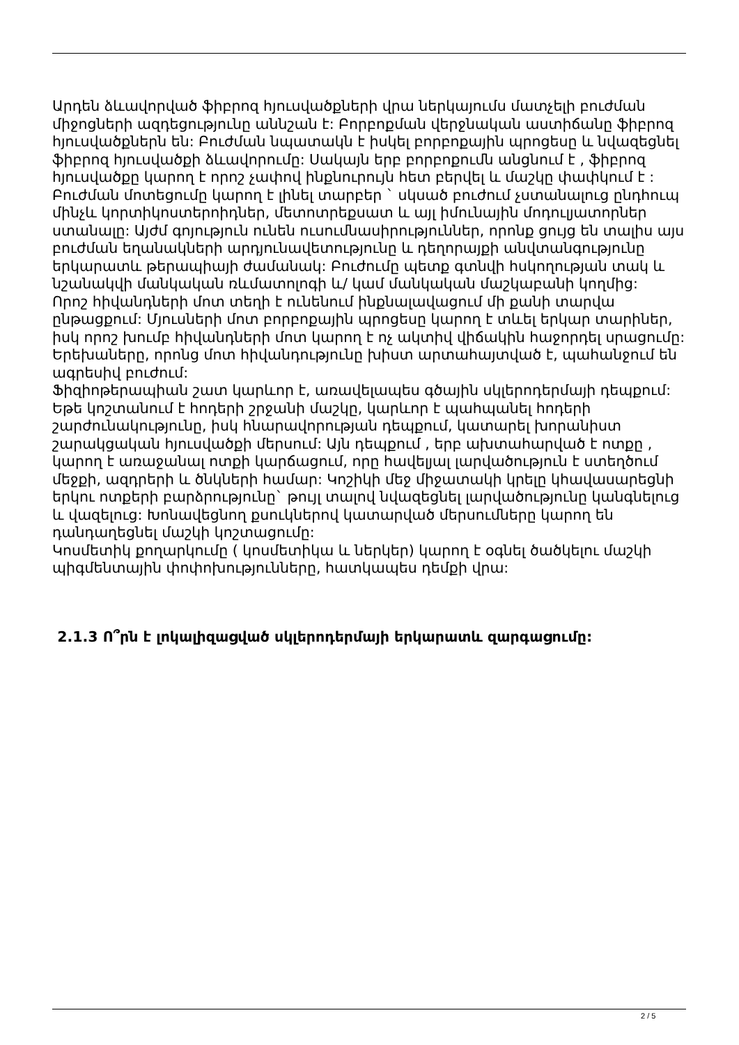Արդեն ձևավորված ֆիբրոզ հյուսվածքների վրա ներկայումս մատչելի բուժման միջոցների ազդեցությունը աննշան է: Բորբոքման վերջնական աստիճանը ֆիբրոզ հյուսվածքներն են: Բուժման նպատակն է իսկել բորբոքային պրոցեսը և նվազեցնել ֆիբրոզ հյուսվածքի ձևավորումը: Սակայն երբ բորբոքումն անցնում է , ֆիբրոզ հյուսվածքը կարող է որոշ չափով ինքնուրույն հետ բերվել և մաշկը փափկում է :
Բուժման մոտեցումը կարող է լինել տարբեր ` սկսած բուժում չստանալուց ընդհուպ մինչև կորտիկոստերոիդներ, մետոտրեքսատ և այլ իմունային մոդուլյատորներ ստանալը: Այժմ գոյություն ունեն ուսումնասիրություններ, որոնք ցույց են տալիս այս բուժման եղանակների արդյունավետությունը և դեղորայքի անվտանգությունը երկարատև թերապիայի ժամանակ: Բուժումը պետք գտնվի հսկողության տակ և նշանակվի մանկական ռևմատոլոգի և/ կամ մանկական մաշկաբանի կողմից:
Որոշ հիվանդների մոտ տեղի է ունենում ինքնալավացում մի քանի տարվա ընթացքում: Մյուսների մոտ բորբոքային պրոցեսը կարող է տևել երկար տարիներ, իսկ որոշ խումբ հիվանդների մոտ կարող է ոչ ակտիվ վիճակին հաջորդել սրացումը: Երեխաները, որոնց մոտ հիվանդությունը խիստ արտահայտված է, պահանջում են ագրեսիվ բուժում:
Ֆիզիոթերապիան շատ կարևոր է, առավելապես գծային սկլերոդերմայի դեպքում: Եթե կոշտանում է հոդերի շրջանի մաշկը, կարևոր է պահպանել հոդերի շարժունակությունը, իսկ հնարավորության դեպքում, կատարել խորանիստ շարակցական հյուսվածքի մերսում: Այն դեպքում , երբ ախտահարված է ոտքը , կարող է առաջանալ ոտքի կարճացում, որը հավելյալ լարվածություն է ստեղծում մեջքի, ազդրերի և ծնկների համար: Կոշիկի մեջ միջատակի կրելը կհավասարեցնի երկու ոտքերի բարձրությունը` թույլ տալով նվազեցնել լարվածությունը կանգնելուց և վազելուց: Խոնավեցնող քսուկներով կատարված մերսումները կարող են դանդաղեցնել մաշկի կոշտացումը:
Կոսմետիկ քողարկումը ( կոսմետիկա և ներկեր) կարող է օգնել ծածկելու մաշկի պիգմենտային փոփոխությունները, հատկապես դեմքի վրա:
2.1.3 Ո՞րն է լոկալիզացված սկլերոդերմայի երկարատև զարգացումը:
2 / 5